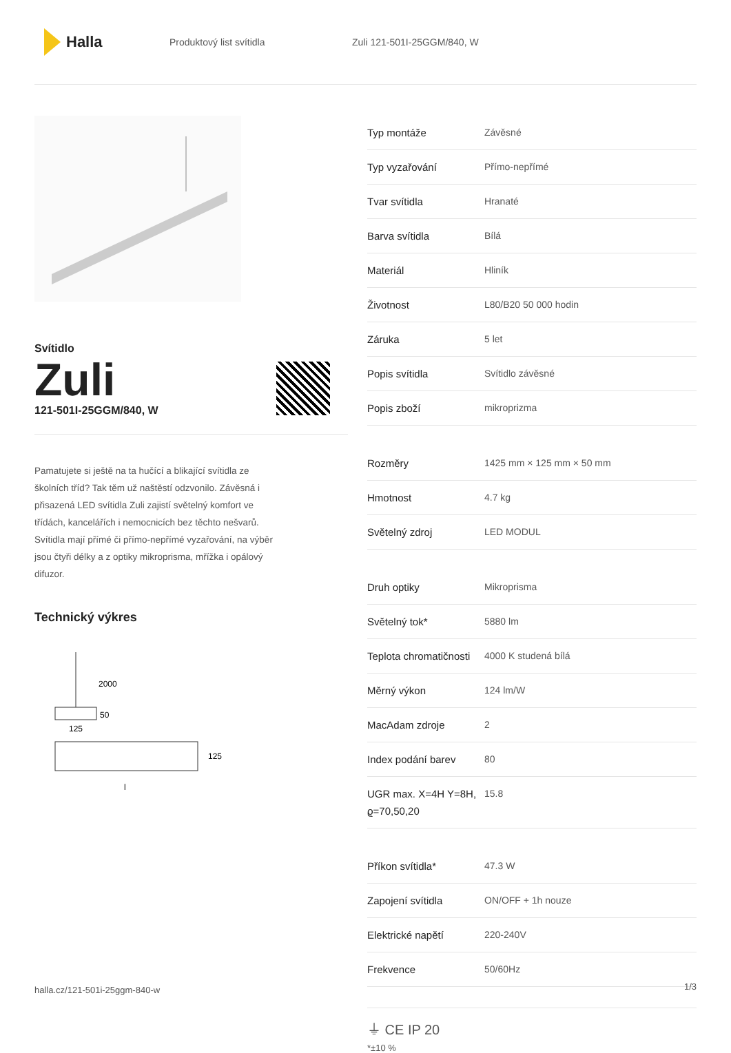Halla
Produktový list svítidla Zuli 121-501I-25GGM/840, W
Svítidlo
Zuli
121-501I-25GGM/840, W
Pamatujete si ještě na ta hučící a blikající svítidla ze školních tříd? Tak těm už naštěstí odzvonilo. Závěsná i přisazená LED svítidla Zuli zajistí světelný komfort ve třídách, kancelářích i nemocnicích bez těchto nešvarů. Svítidla mají přímé či přímo-nepřímé vyzařování, na výběr jsou čtyři délky a z optiky mikroprisma, mřížka i opálový difuzor.
Technický výkres
2000
50
125
125
l
| Typ montáže | Závěsné |
| Typ vyzařování | Přímo-nepřímé |
| Tvar svítidla | Hranaté |
| Barva svítidla | Bílá |
| Materiál | Hliník |
| Životnost | L80/B20 50 000 hodin |
| Záruka | 5 let |
| Popis svítidla | Svítidlo závěsné |
| Popis zboží | mikroprizma |
| Rozměry | 1425 mm × 125 mm × 50 mm |
| Hmotnost | 4.7 kg |
| Světelný zdroj | LED MODUL |
| Druh optiky | Mikroprisma |
| Světelný tok* | 5880 lm |
| Teplota chromatičnosti | 4000 K studená bílá |
| Měrný výkon | 124 lm/W |
| MacAdam zdroje | 2 |
| Index podání barev | 80 |
| UGR max. X=4H Y=8H, ϱ=70,50,20 | 15.8 |
| Příkon svítidla* | 47.3 W |
| Zapojení svítidla | ON/OFF + 1h nouze |
| Elektrické napětí | 220-240V |
| Frekvence | 50/60Hz |
⏚ CE IP 20
*±10 %
halla.cz/121-501i-25ggm-840-w
1/3